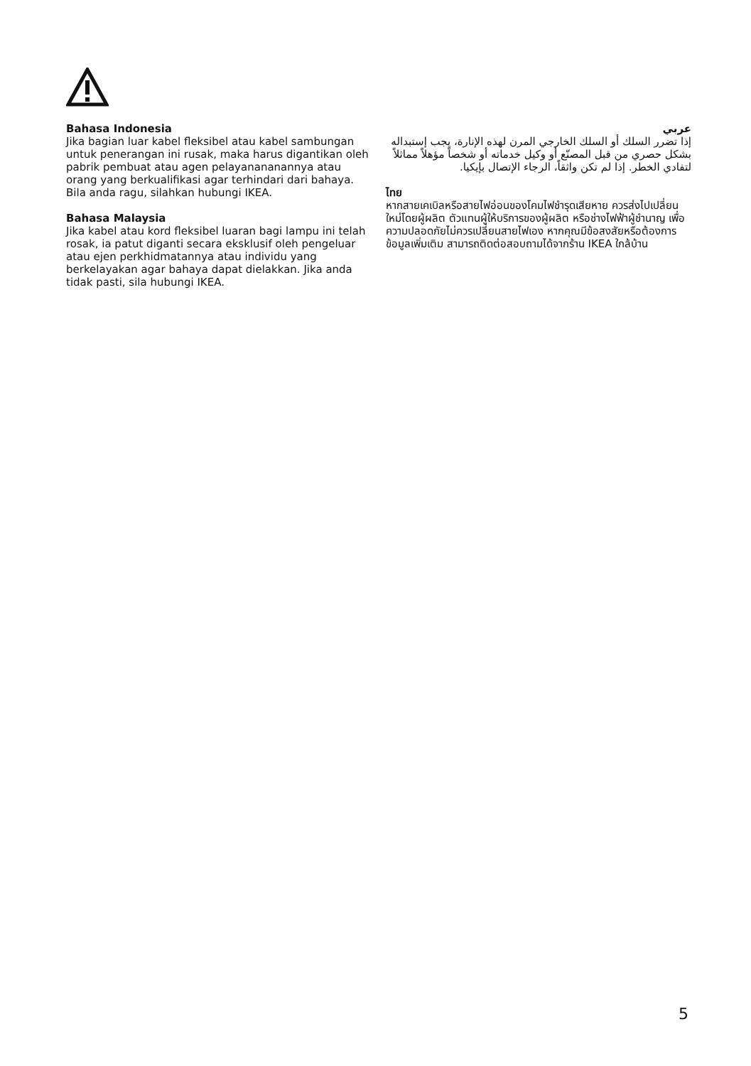Bahasa Indonesia
Jika bagian luar kabel fleksibel atau kabel sambungan untuk penerangan ini rusak, maka harus digantikan oleh pabrik pembuat atau agen pelayanananannya atau orang yang berkualifikasi agar terhindari dari bahaya. Bila anda ragu, silahkan hubungi IKEA.
Bahasa Malaysia
Jika kabel atau kord fleksibel luaran bagi lampu ini telah rosak, ia patut diganti secara eksklusif oleh pengeluar atau ejen perkhidmatannya atau individu yang berkelayakan agar bahaya dapat dielakkan. Jika anda tidak pasti, sila hubungi IKEA.
عربي
إذا تضرر السلك أو السلك الخارجي المرن لهذه الإنارة، يجب إستبداله بشكل حصري من قبل المصنّع أو وكيل خدماته أو شخصاً مؤهلاً مماثلاً لتفادي الخطر. إذا لم تكن واثقاً، الرجاء الإتصال بإيكيا.
ไทย
หากสายเคเบิลหรือสายไฟอ่อนของโคมไฟชำรุดเสียหาย ควรส่งไปเปลี่ยนใหม่โดยผู้ผลิต ตัวแทนผู้ให้บริการของผู้ผลิต หรือช่างไฟฟ้าผู้ชำนาญ เพื่อความปลอดภัยไม่ควรเปลี่ยนสายไฟเอง หากคุณมีข้อสงสัยหรือต้องการข้อมูลเพิ่มเติม สามารถติดต่อสอบถามได้จากร้าน IKEA ใกล้บ้าน
5